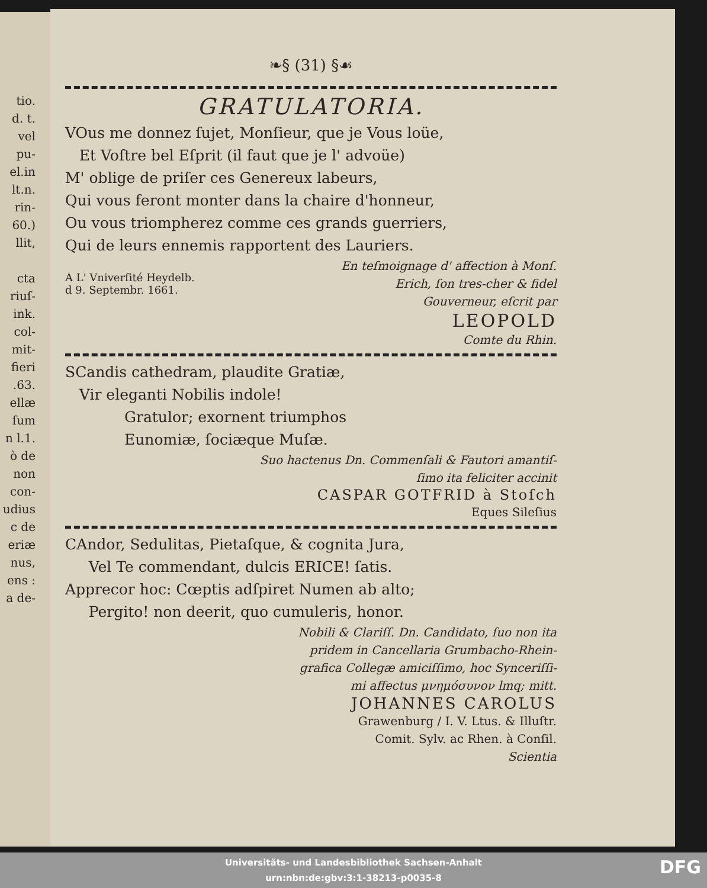tio.
d. t.
vel
pu-
el.in
lt.n.
rin-
60.)
llit,
cta
riuſ-
ink.
col-
mit-
fieri
.63.
ellæ
ſum
n l.1.
ò de
non
con-
udius
c de
eriæ
nus,
ens :
a de-
❧§ (31) §☙
GRATULATORIA.
VOus me donnez ſujet, Monſieur, que je Vous loüe,
Et Voſtre bel Eſprit (il faut que je l' advoüe)
M' oblige de priſer ces Genereux labeurs,
Qui vous feront monter dans la chaire d'honneur,
Ou vous triompherez comme ces grands guerriers,
Qui de leurs ennemis rapportent des Lauriers.
A L' Vniverſité Heydelb.
d 9. Septembr. 1661.
En teſmoignage d' affection à Monſ.
Erich, ſon tres-cher & fidel
Gouverneur, eſcrit par
LEOPOLD
Comte du Rhin.
SCandis cathedram, plaudite Gratiæ,
Vir eleganti Nobilis indole!
Gratulor; exornent triumphos
Eunomiæ, ſociæque Muſæ.
Suo hactenus Dn. Commenſali & Fautori amantiſ-
ſimo ita feliciter accinit
CASPAR GOTFRID à Stoſch
Eques Sileſius
CAndor, Sedulitas, Pietaſque, & cognita Jura,
Vel Te commendant, dulcis ERICE! ſatis.
Apprecor hoc: Cœptis adſpiret Numen ab alto;
Pergito! non deerit, quo cumuleris, honor.
Nobili & Clariſſ. Dn. Candidato, ſuo non ita
pridem in Cancellaria Grumbacho-Rhein-
grafica Collegæ amiciſſimo, hoc Synceriſſi-
mi affectus μνημόσυνον lmq; mitt.
JOHANNES CAROLUS
Grawenburg / I. V. Ltus. & Illuſtr.
Comit. Sylv. ac Rhen. à Conſil.
Scientia
Universitäts- und Landesbibliothek Sachsen-Anhalt
urn:nbn:de:gbv:3:1-38213-p0035-8
DFG